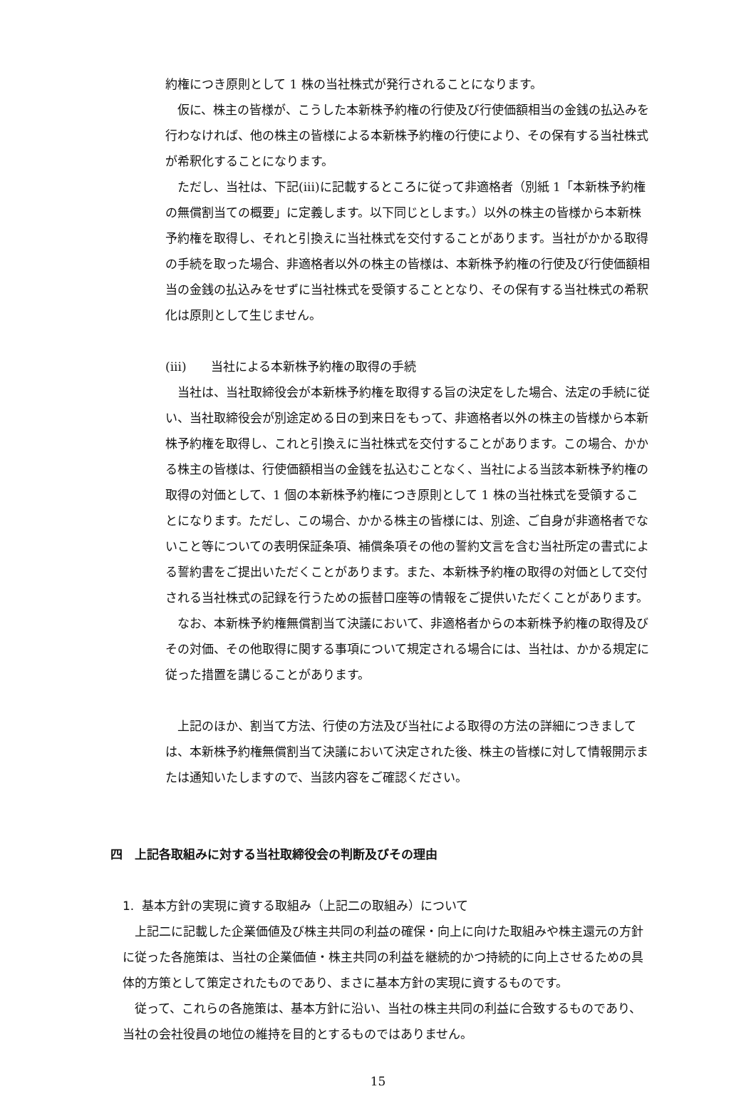約権につき原則として 1 株の当社株式が発行されることになります。
　仮に、株主の皆様が、こうした本新株予約権の行使及び行使価額相当の金銭の払込みを行わなければ、他の株主の皆様による本新株予約権の行使により、その保有する当社株式が希釈化することになります。
　ただし、当社は、下記(iii)に記載するところに従って非適格者（別紙 1「本新株予約権の無償割当ての概要」に定義します。以下同じとします。）以外の株主の皆様から本新株予約権を取得し、それと引換えに当社株式を交付することがあります。当社がかかる取得の手続を取った場合、非適格者以外の株主の皆様は、本新株予約権の行使及び行使価額相当の金銭の払込みをせずに当社株式を受領することとなり、その保有する当社株式の希釈化は原則として生じません。
(iii)　　当社による本新株予約権の取得の手続
　当社は、当社取締役会が本新株予約権を取得する旨の決定をした場合、法定の手続に従い、当社取締役会が別途定める日の到来日をもって、非適格者以外の株主の皆様から本新株予約権を取得し、これと引換えに当社株式を交付することがあります。この場合、かかる株主の皆様は、行使価額相当の金銭を払込むことなく、当社による当該本新株予約権の取得の対価として、1 個の本新株予約権につき原則として 1 株の当社株式を受領することになります。ただし、この場合、かかる株主の皆様には、別途、ご自身が非適格者でないこと等についての表明保証条項、補償条項その他の誓約文言を含む当社所定の書式による誓約書をご提出いただくことがあります。また、本新株予約権の取得の対価として交付される当社株式の記録を行うための振替口座等の情報をご提供いただくことがあります。
　なお、本新株予約権無償割当て決議において、非適格者からの本新株予約権の取得及びその対価、その他取得に関する事項について規定される場合には、当社は、かかる規定に従った措置を講じることがあります。
　上記のほか、割当て方法、行使の方法及び当社による取得の方法の詳細につきましては、本新株予約権無償割当て決議において決定された後、株主の皆様に対して情報開示または通知いたしますので、当該内容をご確認ください。
四　上記各取組みに対する当社取締役会の判断及びその理由
1. 基本方針の実現に資する取組み（上記二の取組み）について
　上記二に記載した企業価値及び株主共同の利益の確保・向上に向けた取組みや株主還元の方針に従った各施策は、当社の企業価値・株主共同の利益を継続的かつ持続的に向上させるための具体的方策として策定されたものであり、まさに基本方針の実現に資するものです。
　従って、これらの各施策は、基本方針に沿い、当社の株主共同の利益に合致するものであり、当社の会社役員の地位の維持を目的とするものではありません。
15